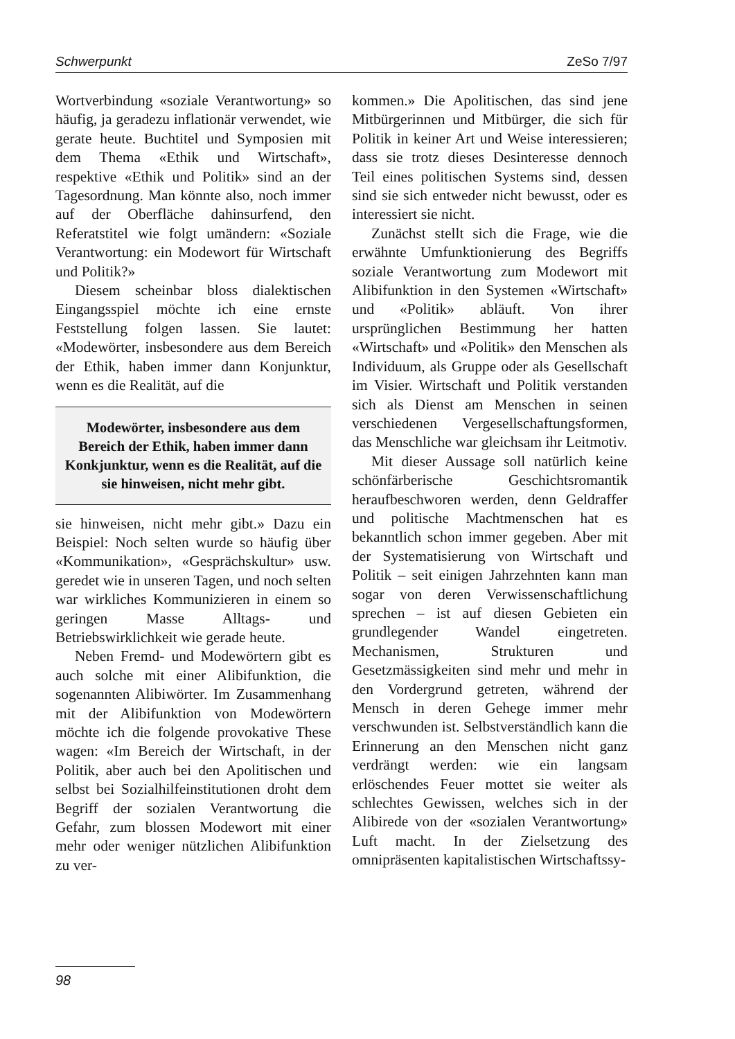Schwerpunkt ZeSo 7/97
Wortverbindung «soziale Verantwortung» so häufig, ja geradezu inflationär verwendet, wie gerate heute. Buchtitel und Symposien mit dem Thema «Ethik und Wirtschaft», respektive «Ethik und Politik» sind an der Tagesordnung. Man könnte also, noch immer auf der Oberfläche dahinsurfend, den Referatstitel wie folgt umändern: «Soziale Verantwortung: ein Modewort für Wirtschaft und Politik?»
Diesem scheinbar bloss dialektischen Eingangsspiel möchte ich eine ernste Feststellung folgen lassen. Sie lautet: «Modewörter, insbesondere aus dem Bereich der Ethik, haben immer dann Konjunktur, wenn es die Realität, auf die
Modewörter, insbesondere aus dem Bereich der Ethik, haben immer dann Konkjunktur, wenn es die Realität, auf die sie hinweisen, nicht mehr gibt.
sie hinweisen, nicht mehr gibt.» Dazu ein Beispiel: Noch selten wurde so häufig über «Kommunikation», «Gesprächskultur» usw. geredet wie in unseren Tagen, und noch selten war wirkliches Kommunizieren in einem so geringen Masse Alltags- und Betriebswirklichkeit wie gerade heute.
Neben Fremd- und Modewörtern gibt es auch solche mit einer Alibifunktion, die sogenannten Alibiwörter. Im Zusammenhang mit der Alibifunktion von Modewörtern möchte ich die folgende provokative These wagen: «Im Bereich der Wirtschaft, in der Politik, aber auch bei den Apolitischen und selbst bei Sozialhilfeinstitutionen droht dem Begriff der sozialen Verantwortung die Gefahr, zum blossen Modewort mit einer mehr oder weniger nützlichen Alibifunktion zu ver-
kommen.» Die Apolitischen, das sind jene Mitbürgerinnen und Mitbürger, die sich für Politik in keiner Art und Weise interessieren; dass sie trotz dieses Desinteresse dennoch Teil eines politischen Systems sind, dessen sind sie sich entweder nicht bewusst, oder es interessiert sie nicht.
Zunächst stellt sich die Frage, wie die erwähnte Umfunktionierung des Begriffs soziale Verantwortung zum Modewort mit Alibifunktion in den Systemen «Wirtschaft» und «Politik» abläuft. Von ihrer ursprünglichen Bestimmung her hatten «Wirtschaft» und «Politik» den Menschen als Individuum, als Gruppe oder als Gesellschaft im Visier. Wirtschaft und Politik verstanden sich als Dienst am Menschen in seinen verschiedenen Vergesellschaftungsformen, das Menschliche war gleichsam ihr Leitmotiv.
Mit dieser Aussage soll natürlich keine schönfärberische Geschichtsromantik heraufbeschworen werden, denn Geldraffer und politische Machtmenschen hat es bekanntlich schon immer gegeben. Aber mit der Systematisierung von Wirtschaft und Politik – seit einigen Jahrzehnten kann man sogar von deren Verwissenschaftlichung sprechen – ist auf diesen Gebieten ein grundlegender Wandel eingetreten. Mechanismen, Strukturen und Gesetzmässigkeiten sind mehr und mehr in den Vordergrund getreten, während der Mensch in deren Gehege immer mehr verschwunden ist. Selbstverständlich kann die Erinnerung an den Menschen nicht ganz verdrängt werden: wie ein langsam erlöschendes Feuer mottet sie weiter als schlechtes Gewissen, welches sich in der Alibirede von der «sozialen Verantwortung» Luft macht. In der Zielsetzung des omnipräsenten kapitalistischen Wirtschaftssy-
98